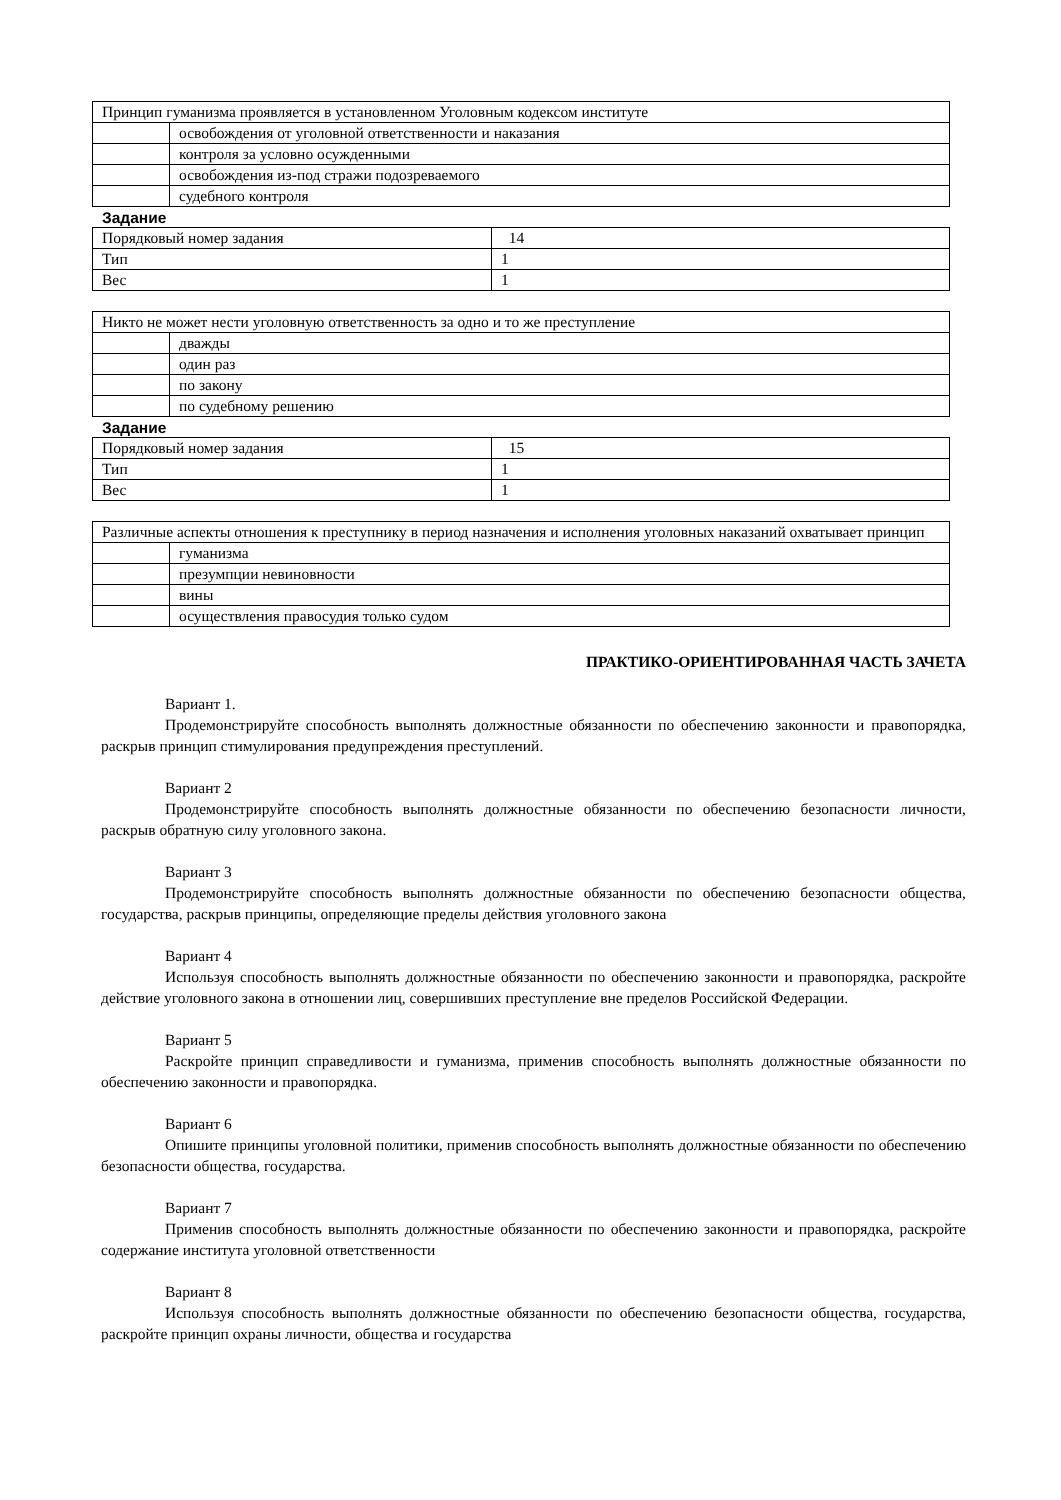| Принцип гуманизма проявляется в установленном Уголовным кодексом институте | |
| | освобождения от уголовной ответственности и наказания |
| | контроля за условно осужденными |
| | освобождения из-под стражи подозреваемого |
| | судебного контроля |
Задание
| Порядковый номер задания | 14 |
| Тип | 1 |
| Вес | 1 |
| Никто не может нести уголовную ответственность за одно и то же преступление | |
| | дважды |
| | один раз |
| | по закону |
| | по судебному решению |
Задание
| Порядковый номер задания | 15 |
| Тип | 1 |
| Вес | 1 |
| Различные аспекты отношения к преступнику в период назначения и исполнения уголовных наказаний охватывает принцип | |
| | гуманизма |
| | презумпции невиновности |
| | вины |
| | осуществления правосудия только судом |
ПРАКТИКО-ОРИЕНТИРОВАННАЯ ЧАСТЬ ЗАЧЕТА
Вариант 1.
Продемонстрируйте способность выполнять должностные обязанности по обеспечению законности и правопорядка, раскрыв принцип стимулирования предупреждения преступлений.
Вариант 2
Продемонстрируйте способность выполнять должностные обязанности по обеспечению безопасности личности, раскрыв обратную силу уголовного закона.
Вариант 3
Продемонстрируйте способность выполнять должностные обязанности по обеспечению безопасности общества, государства, раскрыв принципы, определяющие пределы действия уголовного закона
Вариант 4
Используя способность выполнять должностные обязанности по обеспечению законности и правопорядка, раскройте действие уголовного закона в отношении лиц, совершивших преступление вне пределов Российской Федерации.
Вариант 5
Раскройте принцип справедливости и гуманизма, применив способность выполнять должностные обязанности по обеспечению законности и правопорядка.
Вариант 6
Опишите принципы уголовной политики, применив способность выполнять должностные обязанности по обеспечению безопасности общества, государства.
Вариант 7
Применив способность выполнять должностные обязанности по обеспечению законности и правопорядка, раскройте содержание института уголовной ответственности
Вариант 8
Используя способность выполнять должностные обязанности по обеспечению безопасности общества, государства, раскройте принцип охраны личности, общества и государства